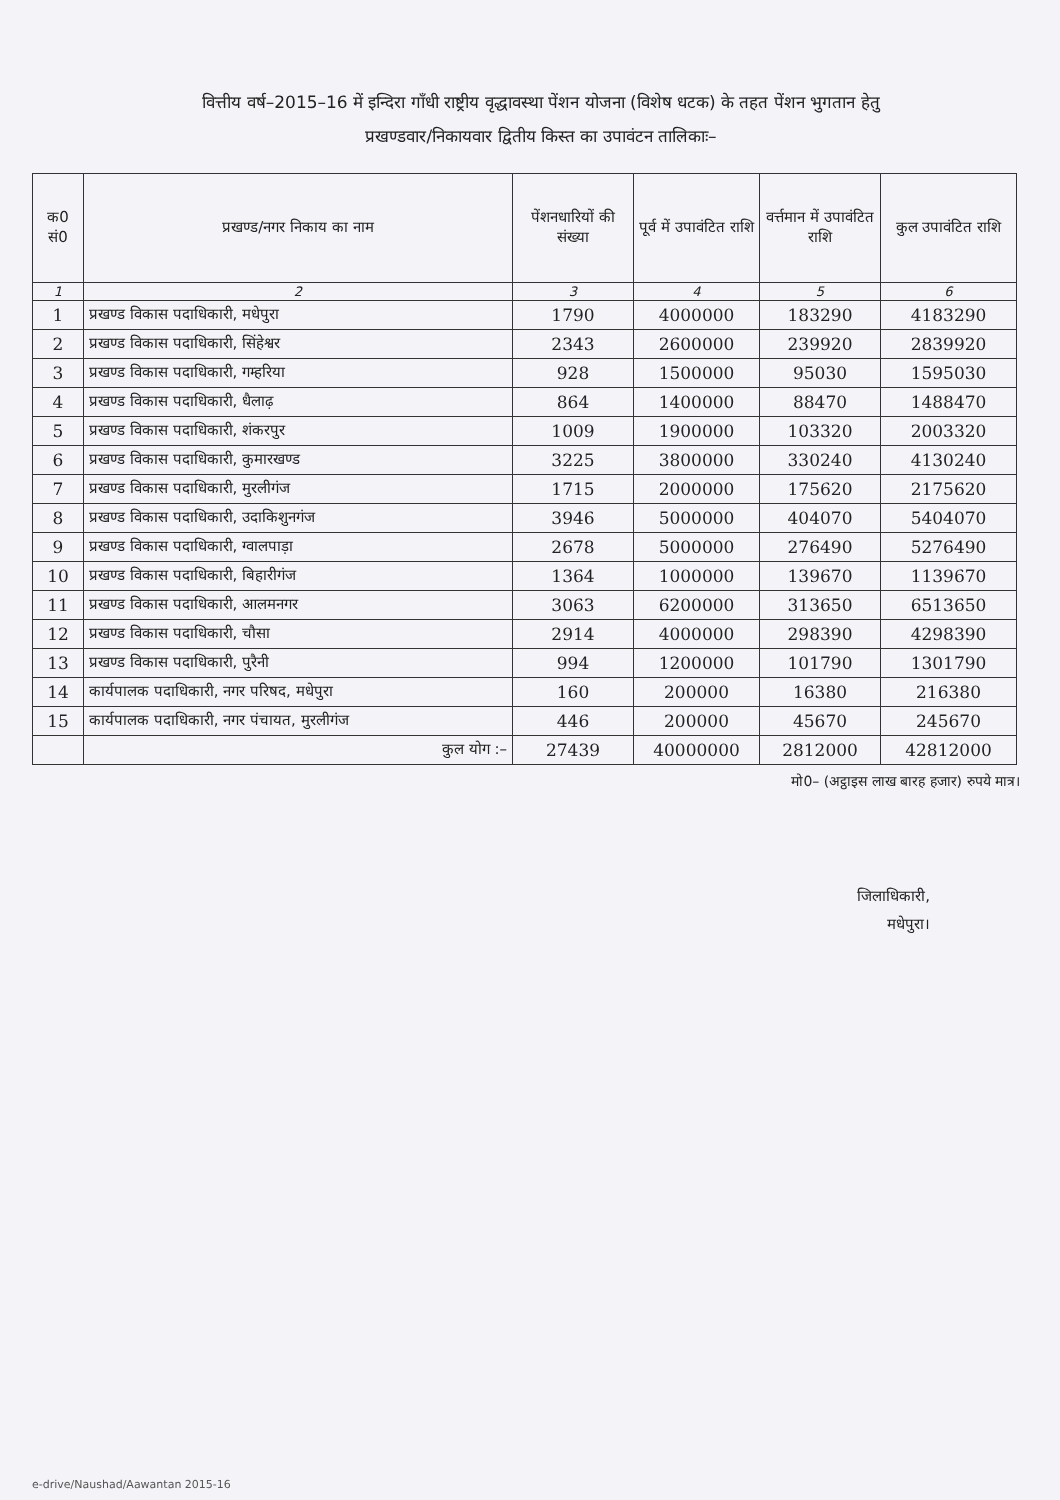वित्तीय वर्ष–2015–16 में इन्दिरा गाँधी राष्ट्रीय वृद्धावस्था पेंशन योजना (विशेष धटक) के तहत पेंशन भुगतान हेतु
प्रखण्डवार/निकायवार द्वितीय किस्त का उपावंटन तालिकाः–
| क0 सं0 | प्रखण्ड/नगर निकाय का नाम | पेंशनधारियों की संख्या | पूर्व में उपावंटित राशि | वर्त्तमान में उपावंटित राशि | कुल उपावंटित राशि |
| --- | --- | --- | --- | --- | --- |
| 1 | 2 | 3 | 4 | 5 | 6 |
| 1 | प्रखण्ड विकास पदाधिकारी, मधेपुरा | 1790 | 4000000 | 183290 | 4183290 |
| 2 | प्रखण्ड विकास पदाधिकारी, सिंहेश्वर | 2343 | 2600000 | 239920 | 2839920 |
| 3 | प्रखण्ड विकास पदाधिकारी, गम्हरिया | 928 | 1500000 | 95030 | 1595030 |
| 4 | प्रखण्ड विकास पदाधिकारी, धैलाढ़ | 864 | 1400000 | 88470 | 1488470 |
| 5 | प्रखण्ड विकास पदाधिकारी, शंकरपुर | 1009 | 1900000 | 103320 | 2003320 |
| 6 | प्रखण्ड विकास पदाधिकारी, कुमारखण्ड | 3225 | 3800000 | 330240 | 4130240 |
| 7 | प्रखण्ड विकास पदाधिकारी, मुरलीगंज | 1715 | 2000000 | 175620 | 2175620 |
| 8 | प्रखण्ड विकास पदाधिकारी, उदाकिशुनगंज | 3946 | 5000000 | 404070 | 5404070 |
| 9 | प्रखण्ड विकास पदाधिकारी, ग्वालपाड़ा | 2678 | 5000000 | 276490 | 5276490 |
| 10 | प्रखण्ड विकास पदाधिकारी, बिहारीगंज | 1364 | 1000000 | 139670 | 1139670 |
| 11 | प्रखण्ड विकास पदाधिकारी, आलमनगर | 3063 | 6200000 | 313650 | 6513650 |
| 12 | प्रखण्ड विकास पदाधिकारी, चौसा | 2914 | 4000000 | 298390 | 4298390 |
| 13 | प्रखण्ड विकास पदाधिकारी, पुरैनी | 994 | 1200000 | 101790 | 1301790 |
| 14 | कार्यपालक पदाधिकारी, नगर परिषद, मधेपुरा | 160 | 200000 | 16380 | 216380 |
| 15 | कार्यपालक पदाधिकारी, नगर पंचायत, मुरलीगंज | 446 | 200000 | 45670 | 245670 |
| | कुल योग :– | 27439 | 40000000 | 2812000 | 42812000 |
मो0– (अट्ठाइस लाख बारह हजार) रुपये मात्र।
जिलाधिकारी,
मधेपुरा।
e-drive/Naushad/Aawantan 2015-16